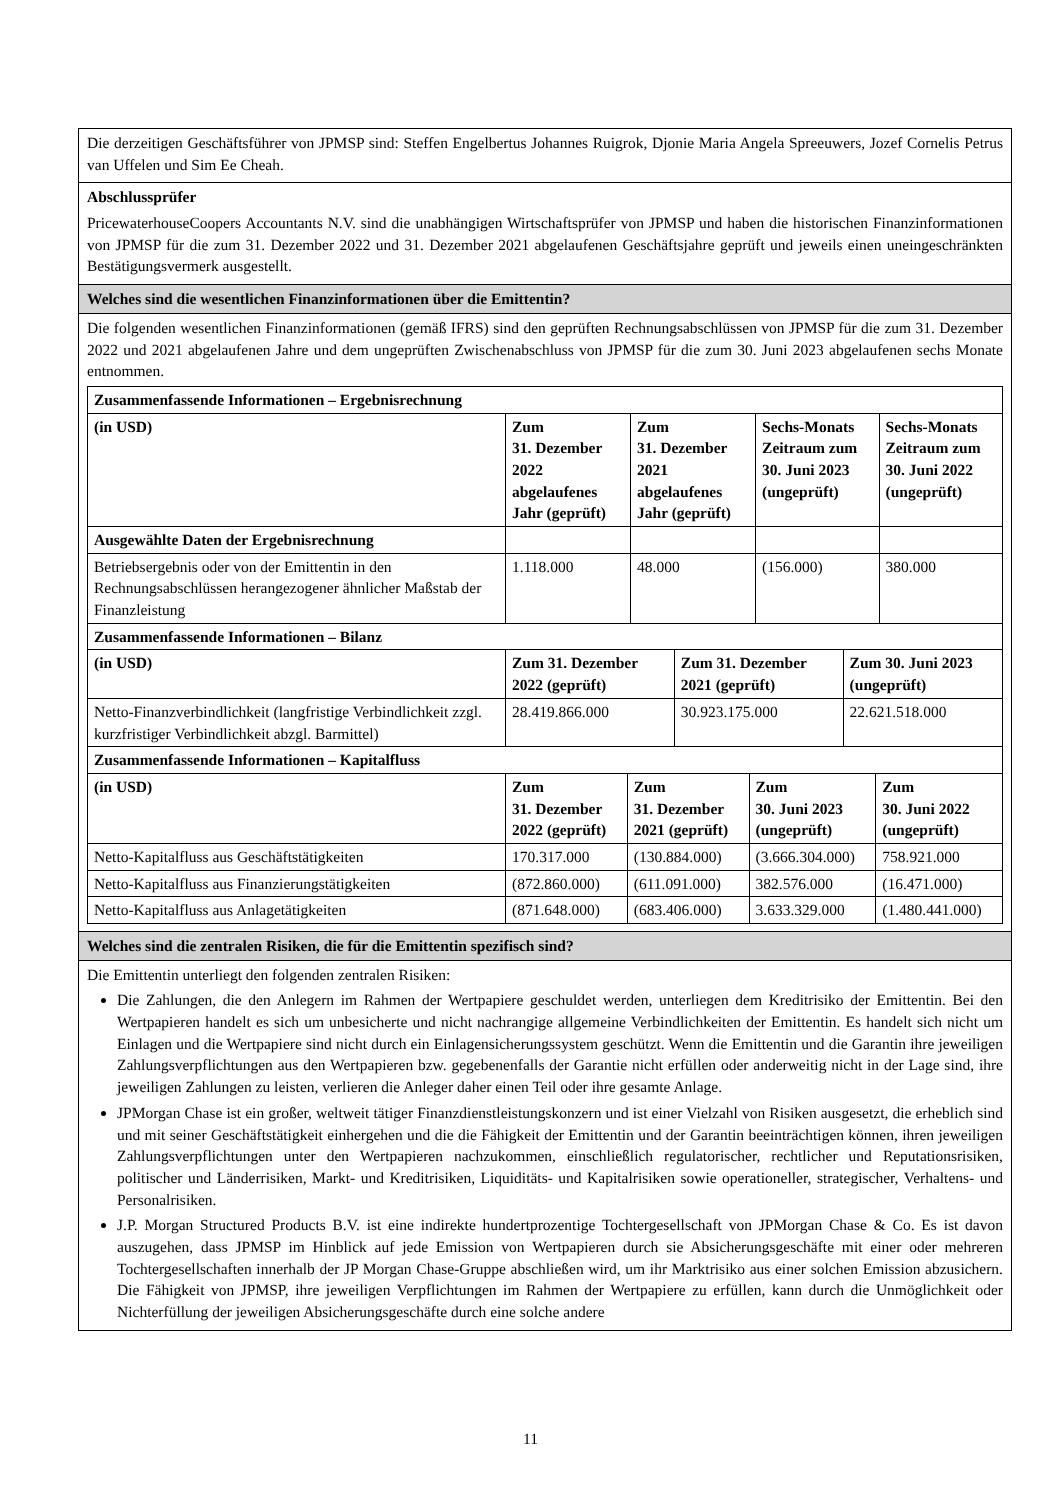Die derzeitigen Geschäftsführer von JPMSP sind: Steffen Engelbertus Johannes Ruigrok, Djonie Maria Angela Spreeuwers, Jozef Cornelis Petrus van Uffelen und Sim Ee Cheah.
Abschlussprüfer
PricewaterhouseCoopers Accountants N.V. sind die unabhängigen Wirtschaftsprüfer von JPMSP und haben die historischen Finanzinformationen von JPMSP für die zum 31. Dezember 2022 und 31. Dezember 2021 abgelaufenen Geschäftsjahre geprüft und jeweils einen uneingeschränkten Bestätigungsvermerk ausgestellt.
Welches sind die wesentlichen Finanzinformationen über die Emittentin?
Die folgenden wesentlichen Finanzinformationen (gemäß IFRS) sind den geprüften Rechnungsabschlüssen von JPMSP für die zum 31. Dezember 2022 und 2021 abgelaufenen Jahre und dem ungeprüften Zwischenabschluss von JPMSP für die zum 30. Juni 2023 abgelaufenen sechs Monate entnommen.
| Zusammenfassende Informationen – Ergebnisrechnung | | | | |
| --- | --- | --- | --- | --- |
| (in USD) | Zum 31. Dezember 2022 abgelaufenes Jahr (geprüft) | Zum 31. Dezember 2021 abgelaufenes Jahr (geprüft) | Sechs-Monats Zeitraum zum 30. Juni 2023 (ungeprüft) | Sechs-Monats Zeitraum zum 30. Juni 2022 (ungeprüft) |
| Ausgewählte Daten der Ergebnisrechnung | | | | |
| Betriebsergebnis oder von der Emittentin in den Rechnungsabschlüssen herangezogener ähnlicher Maßstab der Finanzleistung | 1.118.000 | 48.000 | (156.000) | 380.000 |
| Zusammenfassende Informationen – Bilanz | | | |
| --- | --- | --- | --- |
| (in USD) | Zum 31. Dezember 2022 (geprüft) | Zum 31. Dezember 2021 (geprüft) | Zum 30. Juni 2023 (ungeprüft) |
| Netto-Finanzverbindlichkeit (langfristige Verbindlichkeit zzgl. kurzfristiger Verbindlichkeit abzgl. Barmittel) | 28.419.866.000 | 30.923.175.000 | 22.621.518.000 |
| Zusammenfassende Informationen – Kapitalfluss | | | | |
| --- | --- | --- | --- | --- |
| (in USD) | Zum 31. Dezember 2022 (geprüft) | Zum 31. Dezember 2021 (geprüft) | Zum 30. Juni 2023 (ungeprüft) | Zum 30. Juni 2022 (ungeprüft) |
| Netto-Kapitalfluss aus Geschäftstätigkeiten | 170.317.000 | (130.884.000) | (3.666.304.000) | 758.921.000 |
| Netto-Kapitalfluss aus Finanzierungstätigkeiten | (872.860.000) | (611.091.000) | 382.576.000 | (16.471.000) |
| Netto-Kapitalfluss aus Anlagetätigkeiten | (871.648.000) | (683.406.000) | 3.633.329.000 | (1.480.441.000) |
Welches sind die zentralen Risiken, die für die Emittentin spezifisch sind?
Die Emittentin unterliegt den folgenden zentralen Risiken:
Die Zahlungen, die den Anlegern im Rahmen der Wertpapiere geschuldet werden, unterliegen dem Kreditrisiko der Emittentin. Bei den Wertpapieren handelt es sich um unbesicherte und nicht nachrangige allgemeine Verbindlichkeiten der Emittentin. Es handelt sich nicht um Einlagen und die Wertpapiere sind nicht durch ein Einlagensicherungssystem geschützt. Wenn die Emittentin und die Garantin ihre jeweiligen Zahlungsverpflichtungen aus den Wertpapieren bzw. gegebenenfalls der Garantie nicht erfüllen oder anderweitig nicht in der Lage sind, ihre jeweiligen Zahlungen zu leisten, verlieren die Anleger daher einen Teil oder ihre gesamte Anlage.
JPMorgan Chase ist ein großer, weltweit tätiger Finanzdienstleistungskonzern und ist einer Vielzahl von Risiken ausgesetzt, die erheblich sind und mit seiner Geschäftstätigkeit einhergehen und die die Fähigkeit der Emittentin und der Garantin beeinträchtigen können, ihren jeweiligen Zahlungsverpflichtungen unter den Wertpapieren nachzukommen, einschließlich regulatorischer, rechtlicher und Reputationsrisiken, politischer und Länderrisiken, Markt- und Kreditrisiken, Liquiditäts- und Kapitalrisiken sowie operationeller, strategischer, Verhaltens- und Personalrisiken.
J.P. Morgan Structured Products B.V. ist eine indirekte hundertprozentige Tochtergesellschaft von JPMorgan Chase & Co. Es ist davon auszugehen, dass JPMSP im Hinblick auf jede Emission von Wertpapieren durch sie Absicherungsgeschäfte mit einer oder mehreren Tochtergesellschaften innerhalb der JP Morgan Chase-Gruppe abschließen wird, um ihr Marktrisiko aus einer solchen Emission abzusichern. Die Fähigkeit von JPMSP, ihre jeweiligen Verpflichtungen im Rahmen der Wertpapiere zu erfüllen, kann durch die Unmöglichkeit oder Nichterfüllung der jeweiligen Absicherungsgeschäfte durch eine solche andere
11